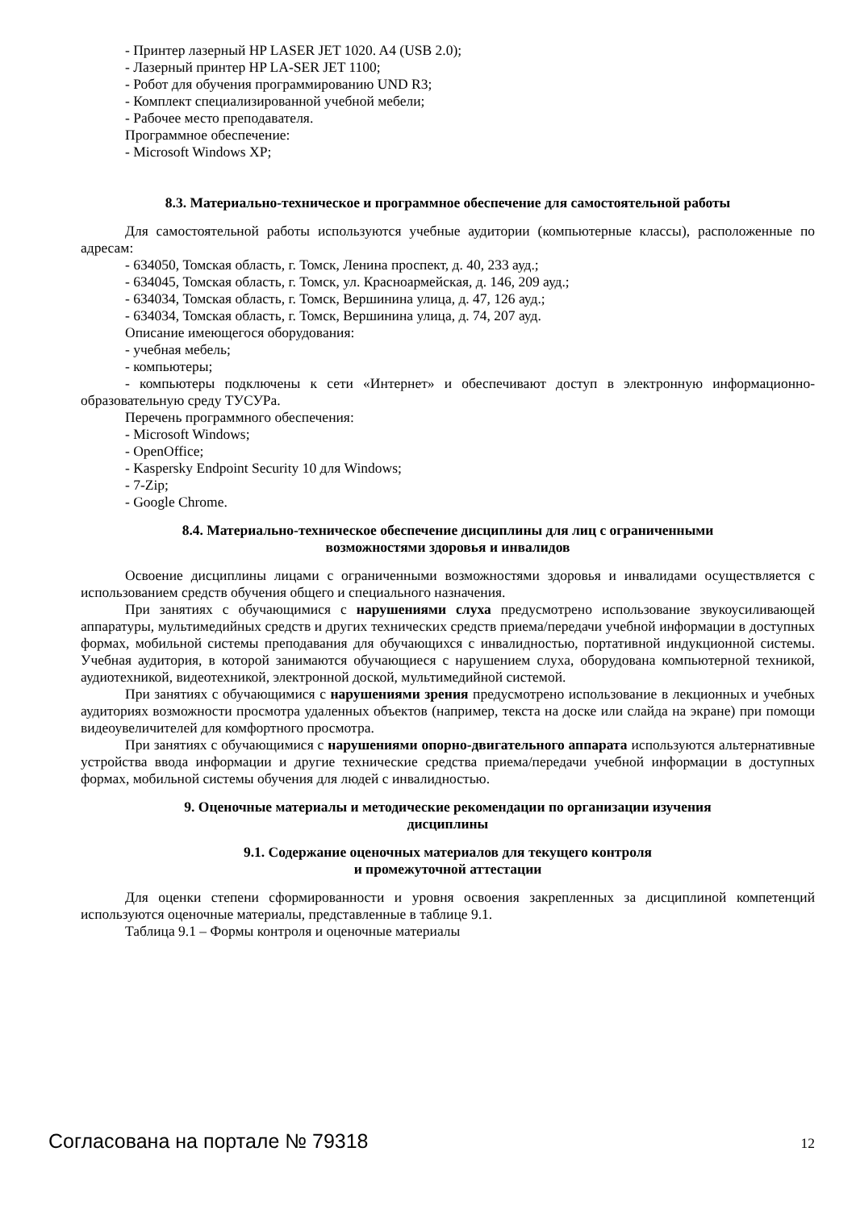- Принтер лазерный HP LASER JET 1020. A4 (USB 2.0);
- Лазерный принтер HP LA-SER JET 1100;
- Робот для обучения программированию UND R3;
- Комплект специализированной учебной мебели;
- Рабочее место преподавателя.
Программное обеспечение:
- Microsoft Windows XP;
8.3. Материально-техническое и программное обеспечение для самостоятельной работы
Для самостоятельной работы используются учебные аудитории (компьютерные классы), расположенные по адресам:
- 634050, Томская область, г. Томск, Ленина проспект, д. 40, 233 ауд.;
- 634045, Томская область, г. Томск, ул. Красноармейская, д. 146, 209 ауд.;
- 634034, Томская область, г. Томск, Вершинина улица, д. 47, 126 ауд.;
- 634034, Томская область, г. Томск, Вершинина улица, д. 74, 207 ауд.
Описание имеющегося оборудования:
- учебная мебель;
- компьютеры;
- компьютеры подключены к сети «Интернет» и обеспечивают доступ в электронную информационно-образовательную среду ТУСУРа.
Перечень программного обеспечения:
- Microsoft Windows;
- OpenOffice;
- Kaspersky Endpoint Security 10 для Windows;
- 7-Zip;
- Google Chrome.
8.4. Материально-техническое обеспечение дисциплины для лиц с ограниченными
возможностями здоровья и инвалидов
Освоение дисциплины лицами с ограниченными возможностями здоровья и инвалидами осуществляется с использованием средств обучения общего и специального назначения.
При занятиях с обучающимися с нарушениями слуха предусмотрено использование звукоусиливающей аппаратуры, мультимедийных средств и других технических средств приема/передачи учебной информации в доступных формах, мобильной системы преподавания для обучающихся с инвалидностью, портативной индукционной системы. Учебная аудитория, в которой занимаются обучающиеся с нарушением слуха, оборудована компьютерной техникой, аудиотехникой, видеотехникой, электронной доской, мультимедийной системой.
При занятиях с обучающимися с нарушениями зрения предусмотрено использование в лекционных и учебных аудиториях возможности просмотра удаленных объектов (например, текста на доске или слайда на экране) при помощи видеоувеличителей для комфортного просмотра.
При занятиях с обучающимися с нарушениями опорно-двигательного аппарата используются альтернативные устройства ввода информации и другие технические средства приема/передачи учебной информации в доступных формах, мобильной системы обучения для людей с инвалидностью.
9. Оценочные материалы и методические рекомендации по организации изучения
дисциплины
9.1. Содержание оценочных материалов для текущего контроля
и промежуточной аттестации
Для оценки степени сформированности и уровня освоения закрепленных за дисциплиной компетенций используются оценочные материалы, представленные в таблице 9.1.
Таблица 9.1 – Формы контроля и оценочные материалы
Согласована на портале № 79318 12